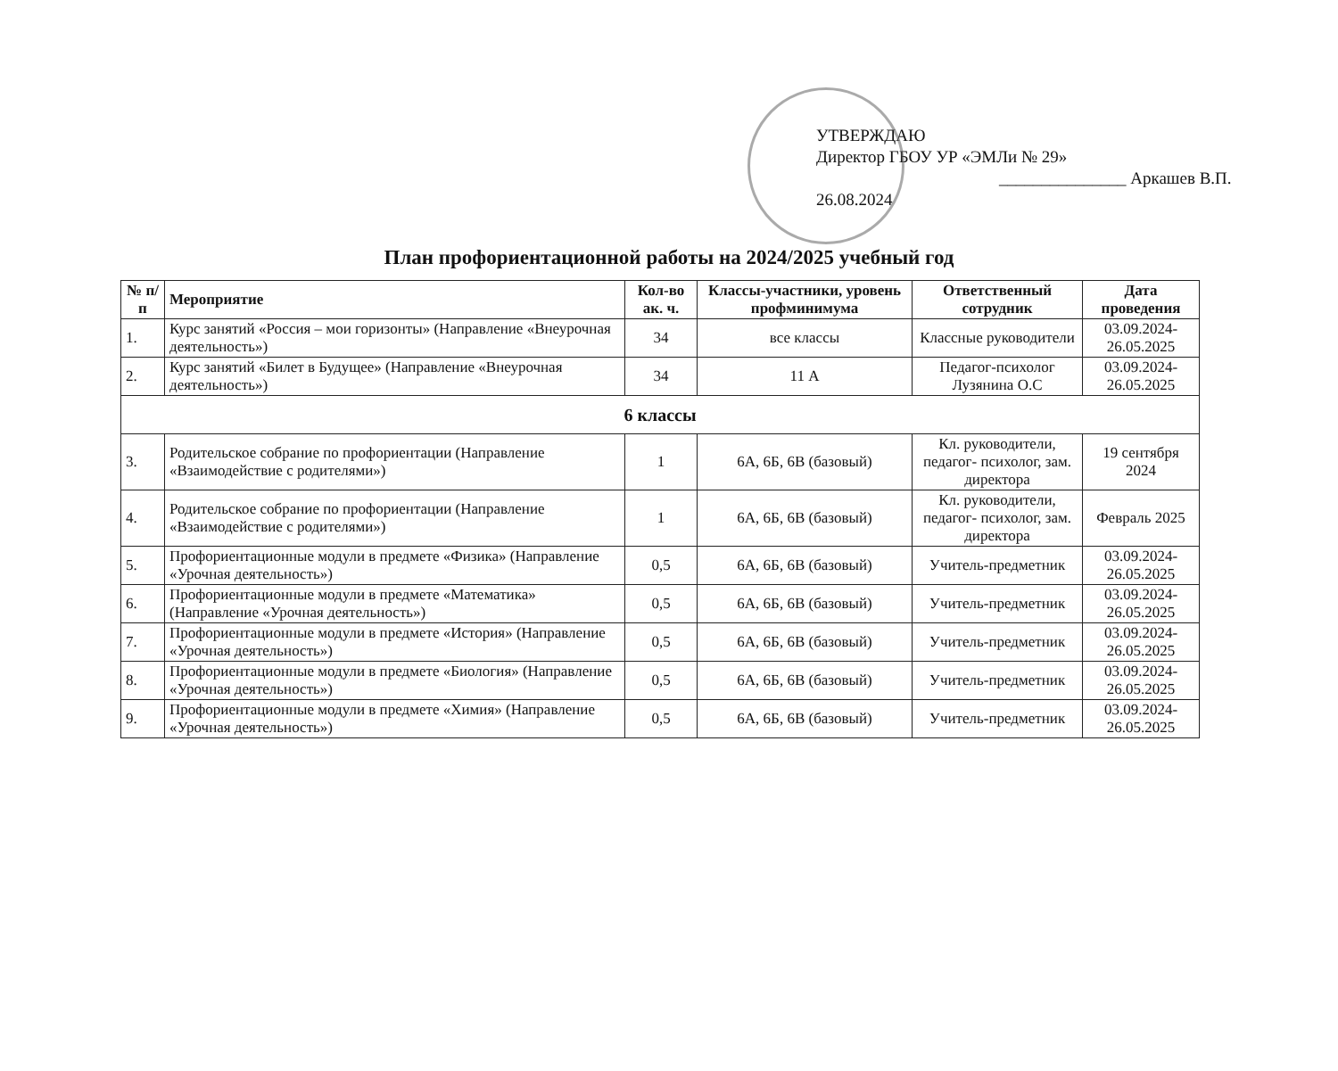УТВЕРЖДАЮ
Директор ГБОУ УР «ЭМЛи № 29»
_______________ Аркашев В.П.
26.08.2024
План профориентационной работы на 2024/2025 учебный год
| № п/п | Мероприятие | Кол-во ак. ч. | Классы-участники, уровень профминимума | Ответственный сотрудник | Дата проведения |
| --- | --- | --- | --- | --- | --- |
| 1. | Курс занятий «Россия – мои горизонты» (Направление «Внеурочная деятельность») | 34 | все классы | Классные руководители | 03.09.2024-26.05.2025 |
| 2. | Курс занятий «Билет в Будущее» (Направление «Внеурочная деятельность») | 34 | 11 А | Педагог-психолог Лузянина О.С | 03.09.2024-26.05.2025 |
| 6 классы | | | | | |
| 3. | Родительское собрание по профориентации (Направление «Взаимодействие с родителями») | 1 | 6А, 6Б, 6В (базовый) | Кл. руководители, педагог- психолог, зам. директора | 19 сентября 2024 |
| 4. | Родительское собрание по профориентации (Направление «Взаимодействие с родителями») | 1 | 6А, 6Б, 6В (базовый) | Кл. руководители, педагог- психолог, зам. директора | Февраль 2025 |
| 5. | Профориентационные модули в предмете «Физика» (Направление «Урочная деятельность») | 0,5 | 6А, 6Б, 6В (базовый) | Учитель-предметник | 03.09.2024-26.05.2025 |
| 6. | Профориентационные модули в предмете «Математика» (Направление «Урочная деятельность») | 0,5 | 6А, 6Б, 6В (базовый) | Учитель-предметник | 03.09.2024-26.05.2025 |
| 7. | Профориентационные модули в предмете «История» (Направление «Урочная деятельность») | 0,5 | 6А, 6Б, 6В (базовый) | Учитель-предметник | 03.09.2024-26.05.2025 |
| 8. | Профориентационные модули в предмете «Биология» (Направление «Урочная деятельность») | 0,5 | 6А, 6Б, 6В (базовый) | Учитель-предметник | 03.09.2024-26.05.2025 |
| 9. | Профориентационные модули в предмете «Химия» (Направление «Урочная деятельность») | 0,5 | 6А, 6Б, 6В (базовый) | Учитель-предметник | 03.09.2024-26.05.2025 |